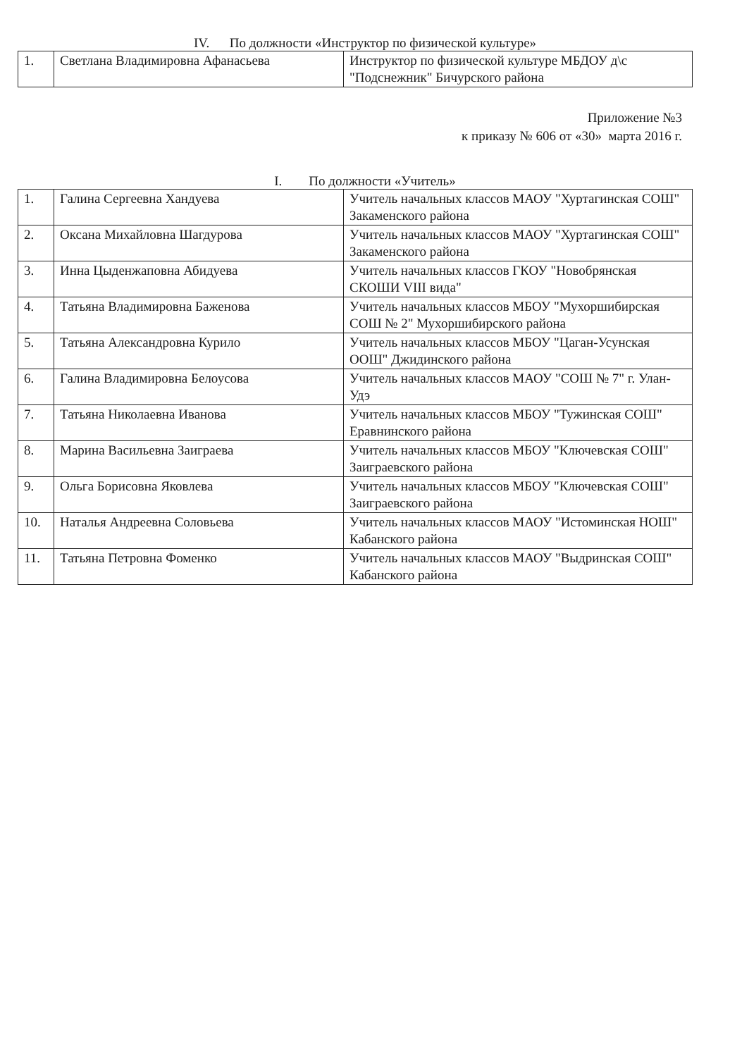IV. По должности «Инструктор по физической культуре»
| 1. | Светлана Владимировна Афанасьева | Инструктор по физической культуре МБДОУ д\с "Подснежник" Бичурского района |
Приложение №3
к приказу № 606 от «30» марта 2016 г.
I. По должности «Учитель»
| 1. | Галина Сергеевна Хандуева | Учитель начальных классов МАОУ "Хуртагинская СОШ" Закаменского района |
| 2. | Оксана Михайловна Шагдурова | Учитель начальных классов МАОУ "Хуртагинская СОШ" Закаменского района |
| 3. | Инна Цыденжаповна Абидуева | Учитель начальных классов ГКОУ "Новобрянская СКОШИ VIII вида" |
| 4. | Татьяна Владимировна Баженова | Учитель начальных классов МБОУ "Мухоршибирская СОШ № 2" Мухоршибирского района |
| 5. | Татьяна Александровна Курило | Учитель начальных классов МБОУ "Цаган-Усунская ООШ" Джидинского района |
| 6. | Галина Владимировна Белоусова | Учитель начальных классов МАОУ "СОШ № 7" г. Улан-Удэ |
| 7. | Татьяна Николаевна Иванова | Учитель начальных классов МБОУ "Тужинская СОШ" Еравнинского района |
| 8. | Марина Васильевна Заиграева | Учитель начальных классов МБОУ "Ключевская СОШ" Заиграевского района |
| 9. | Ольга Борисовна Яковлева | Учитель начальных классов МБОУ "Ключевская СОШ" Заиграевского района |
| 10. | Наталья Андреевна Соловьева | Учитель начальных классов МАОУ "Истоминская НОШ" Кабанского района |
| 11. | Татьяна Петровна Фоменко | Учитель начальных классов МАОУ "Выдринская СОШ" Кабанского района |